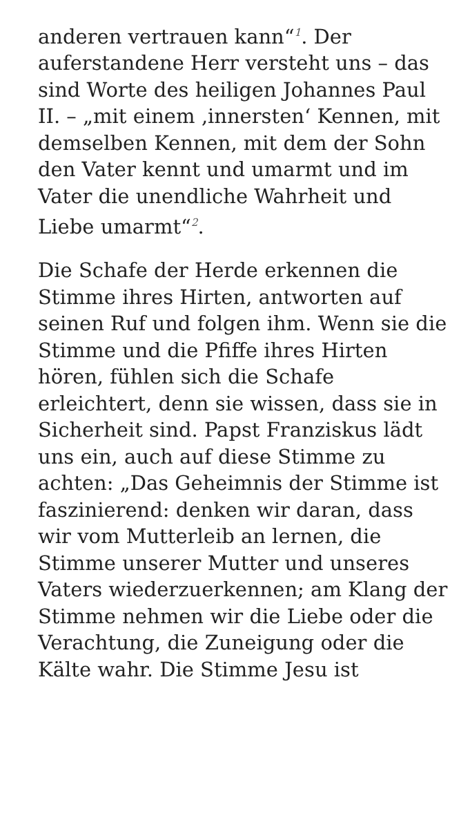anderen vertrauen kann“<sup>1</sup>. Der auferstandene Herr versteht uns – das sind Worte des heiligen Johannes Paul II. – „mit einem ‚innersten‘ Kennen, mit demselben Kennen, mit dem der Sohn den Vater kennt und umarmt und im Vater die unendliche Wahrheit und Liebe umarmt“<sup>2</sup>.
Die Schafe der Herde erkennen die Stimme ihres Hirten, antworten auf seinen Ruf und folgen ihm. Wenn sie die Stimme und die Pfiffe ihres Hirten hören, fühlen sich die Schafe erleichtert, denn sie wissen, dass sie in Sicherheit sind. Papst Franziskus lädt uns ein, auch auf diese Stimme zu achten: „Das Geheimnis der Stimme ist faszinierend: denken wir daran, dass wir vom Mutterleib an lernen, die Stimme unserer Mutter und unseres Vaters wiederzuerkennen; am Klang der Stimme nehmen wir die Liebe oder die Verachtung, die Zuneigung oder die Kälte wahr. Die Stimme Jesu ist